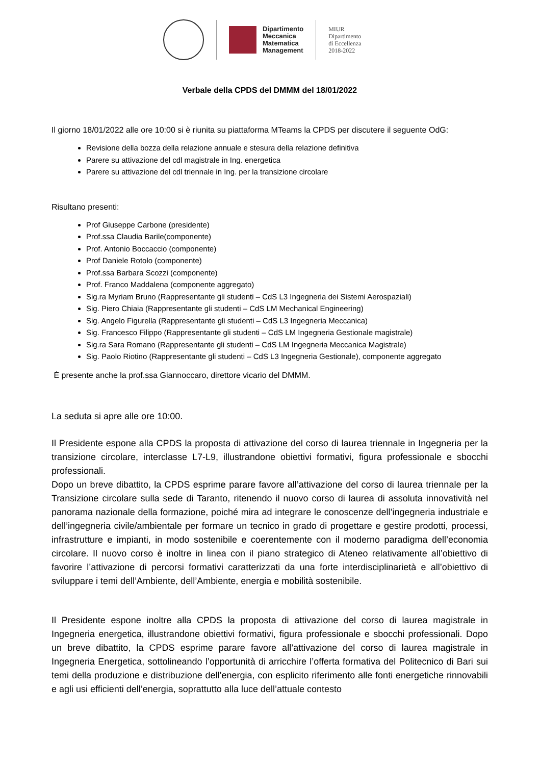Dipartimento
Meccanica
Matematica
Management
MIUR
Dipartimento
di Eccellenza
2018-2022
Verbale della CPDS del DMMM del 18/01/2022
Il giorno 18/01/2022 alle ore 10:00 si è riunita su piattaforma MTeams la CPDS per discutere il seguente OdG:
Revisione della bozza della relazione annuale e stesura della relazione definitiva
Parere su attivazione del cdl magistrale in Ing. energetica
Parere su attivazione del cdl triennale in Ing. per la transizione circolare
Risultano presenti:
Prof Giuseppe Carbone (presidente)
Prof.ssa Claudia Barile(componente)
Prof. Antonio Boccaccio (componente)
Prof Daniele Rotolo (componente)
Prof.ssa Barbara Scozzi (componente)
Prof. Franco Maddalena (componente aggregato)
Sig.ra Myriam Bruno (Rappresentante gli studenti – CdS L3 Ingegneria dei Sistemi Aerospaziali)
Sig. Piero Chiaia (Rappresentante gli studenti – CdS LM Mechanical Engineering)
Sig. Angelo Figurella (Rappresentante gli studenti – CdS L3 Ingegneria Meccanica)
Sig. Francesco Filippo (Rappresentante gli studenti – CdS LM Ingegneria Gestionale magistrale)
Sig.ra Sara Romano (Rappresentante gli studenti – CdS LM Ingegneria Meccanica Magistrale)
Sig. Paolo Riotino (Rappresentante gli studenti – CdS L3 Ingegneria Gestionale), componente aggregato
È presente anche la prof.ssa Giannoccaro, direttore vicario del DMMM.
La seduta si apre alle ore 10:00.
Il Presidente espone alla CPDS la proposta di attivazione del corso di laurea triennale in Ingegneria per la transizione circolare, interclasse L7-L9, illustrandone obiettivi formativi, figura professionale e sbocchi professionali.
Dopo un breve dibattito, la CPDS esprime parare favore all’attivazione del corso di laurea triennale per la Transizione circolare sulla sede di Taranto, ritenendo il nuovo corso di laurea di assoluta innovatività nel panorama nazionale della formazione, poiché mira ad integrare le conoscenze dell’ingegneria industriale e dell’ingegneria civile/ambientale per formare un tecnico in grado di progettare e gestire prodotti, processi, infrastrutture e impianti, in modo sostenibile e coerentemente con il moderno paradigma dell’economia circolare. Il nuovo corso è inoltre in linea con il piano strategico di Ateneo relativamente all’obiettivo di favorire l’attivazione di percorsi formativi caratterizzati da una forte interdisciplinarietà e all’obiettivo di sviluppare i temi dell’Ambiente, dell’Ambiente, energia e mobilità sostenibile.
Il Presidente espone inoltre alla CPDS la proposta di attivazione del corso di laurea magistrale in Ingegneria energetica, illustrandone obiettivi formativi, figura professionale e sbocchi professionali. Dopo un breve dibattito, la CPDS esprime parare favore all’attivazione del corso di laurea magistrale in Ingegneria Energetica, sottolineando l’opportunità di arricchire l’offerta formativa del Politecnico di Bari sui temi della produzione e distribuzione dell’energia, con esplicito riferimento alle fonti energetiche rinnovabili e agli usi efficienti dell’energia, soprattutto alla luce dell’attuale contesto